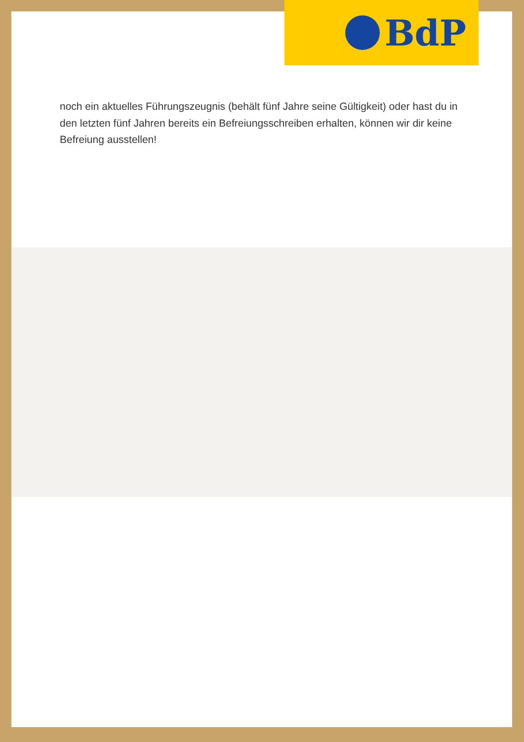BdP
noch ein aktuelles Führungszeugnis (behält fünf Jahre seine Gültigkeit) oder hast du in den letzten fünf Jahren bereits ein Befreiungsschreiben erhalten, können wir dir keine Befreiung ausstellen!